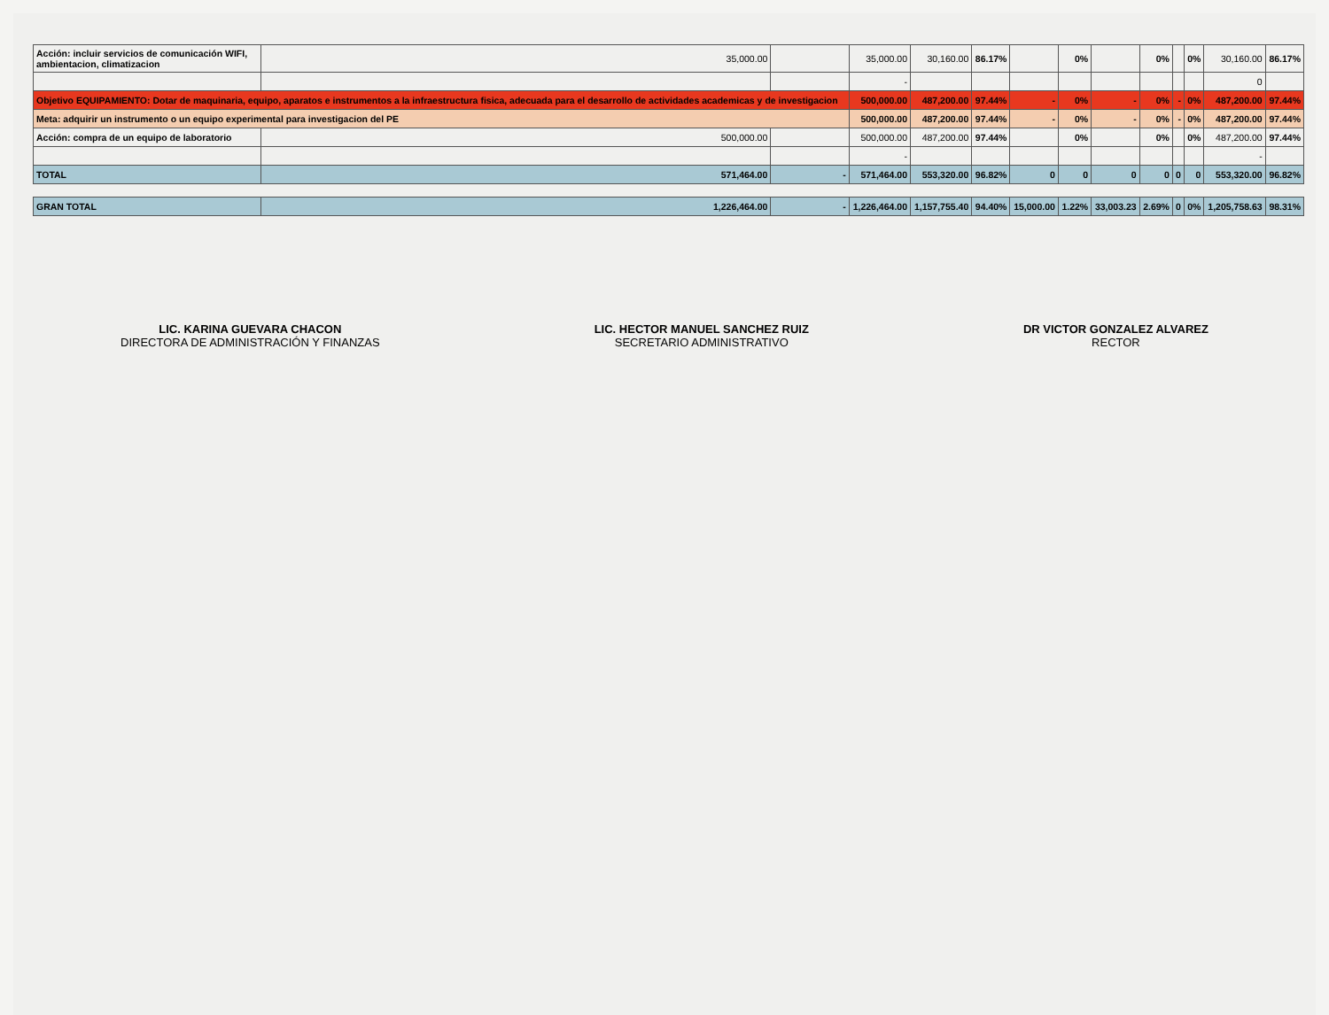| Acción: incluir servicios de comunicación WIFI, ambientacion, climatizacion | 35,000.00 | | 35,000.00 | 30,160.00 | 86.17% | | 0% | | 0% | | 0% | 30,160.00 | 86.17% |
| | | | - | | | | | | | | | 0 | |
| Objetivo EQUIPAMIENTO: Dotar de maquinaria, equipo, aparatos e instrumentos a la infraestructura fisica, adecuada para el desarrollo de actividades academicas y de investigacion | | | 500,000.00 | 487,200.00 | 97.44% | - | 0% | - | 0% | - | 0% | 487,200.00 | 97.44% |
| Meta: adquirir un instrumento o un equipo experimental para investigacion del PE | | | 500,000.00 | 487,200.00 | 97.44% | - | 0% | - | 0% | - | 0% | 487,200.00 | 97.44% |
| Acción: compra de un equipo de laboratorio | 500,000.00 | | 500,000.00 | 487,200.00 | 97.44% | | 0% | | 0% | | 0% | 487,200.00 | 97.44% |
| | | | - | | | | | | | | | - | |
| TOTAL | 571,464.00 | - | 571,464.00 | 553,320.00 | 96.82% | 0 | 0 | 0 | 0 | 0 | 0 | 553,320.00 | 96.82% |
| GRAN TOTAL | 1,226,464.00 | - | 1,226,464.00 | 1,157,755.40 | 94.40% | 15,000.00 | 1.22% | 33,003.23 | 2.69% | 0 | 0% | 1,205,758.63 | 98.31% |
LIC. KARINA GUEVARA CHACON
DIRECTORA DE ADMINISTRACIÓN Y FINANZAS
LIC. HECTOR MANUEL SANCHEZ RUIZ
SECRETARIO ADMINISTRATIVO
DR VICTOR GONZALEZ ALVAREZ
RECTOR